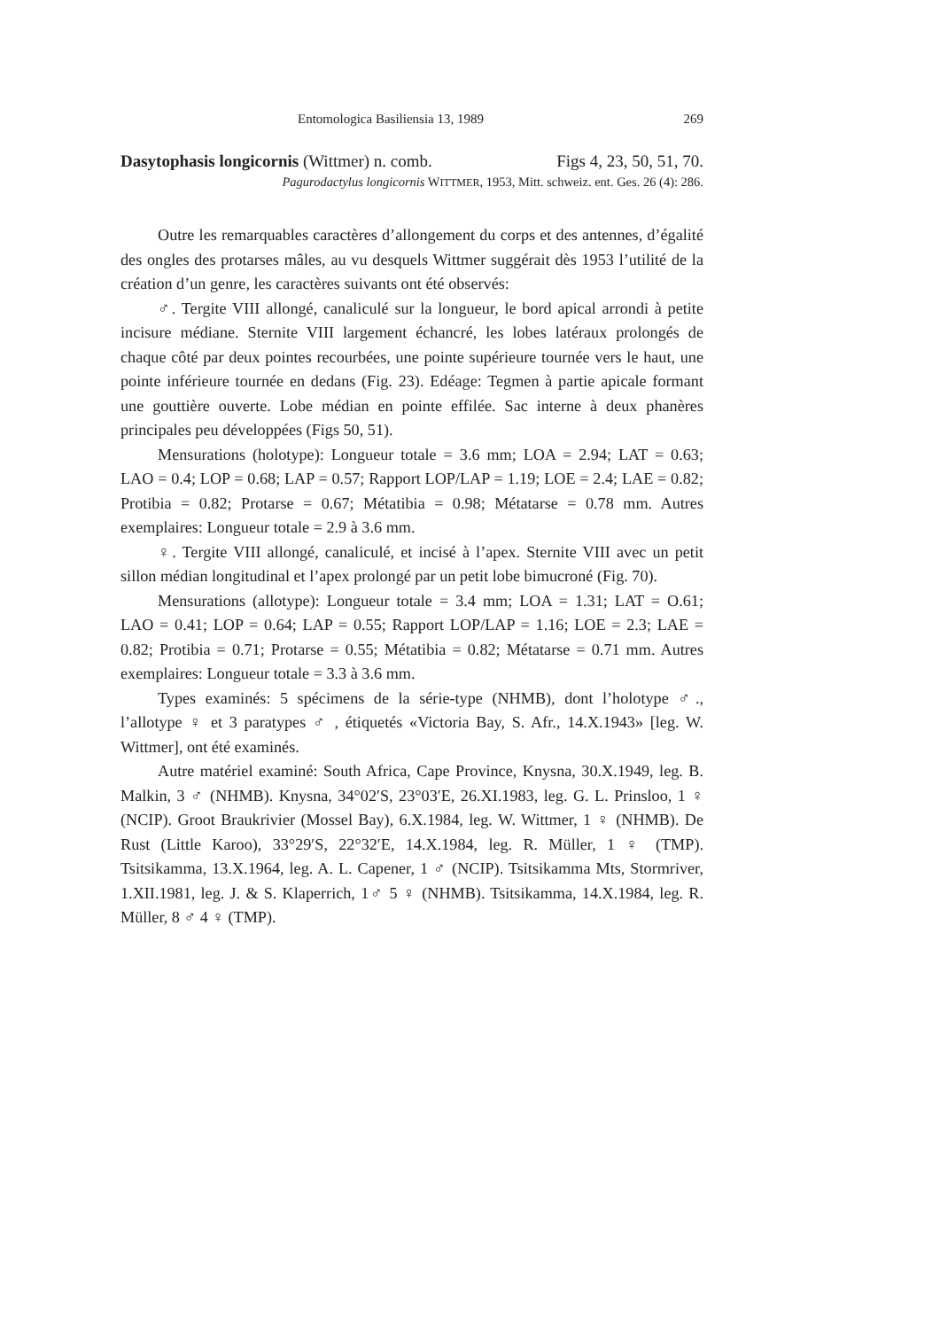Entomologica Basiliensia 13, 1989 269
Dasytophasis longicornis (Wittmer) n. comb. Figs 4, 23, 50, 51, 70.
Pagurodactylus longicornis WITTMER, 1953, Mitt. schweiz. ent. Ges. 26 (4): 286.
Outre les remarquables caractères d’allongement du corps et des antennes, d’égalité des ongles des protarses mâles, au vu desquels Wittmer suggérait dès 1953 l’utilité de la création d’un genre, les caractères suivants ont été observés:
♂. Tergite VIII allongé, canaliculé sur la longueur, le bord apical arrondi à petite incisure médiane. Sternite VIII largement échancré, les lobes latéraux prolongés de chaque côté par deux pointes recourbées, une pointe supérieure tournée vers le haut, une pointe inférieure tournée en dedans (Fig. 23). Edéage: Tegmen à partie apicale formant une gouttière ouverte. Lobe médian en pointe effilée. Sac interne à deux phanères principales peu développées (Figs 50, 51).
Mensurations (holotype): Longueur totale = 3.6 mm; LOA = 2.94; LAT = 0.63; LAO = 0.4; LOP = 0.68; LAP = 0.57; Rapport LOP/LAP = 1.19; LOE = 2.4; LAE = 0.82; Protibia = 0.82; Protarse = 0.67; Métatibia = 0.98; Métatarse = 0.78 mm. Autres exemplaires: Longueur totale = 2.9 à 3.6 mm.
♀. Tergite VIII allongé, canaliculé, et incisé à l’apex. Sternite VIII avec un petit sillon médian longitudinal et l’apex prolongé par un petit lobe bimucroné (Fig. 70).
Mensurations (allotype): Longueur totale = 3.4 mm; LOA = 1.31; LAT = O.61; LAO = 0.41; LOP = 0.64; LAP = 0.55; Rapport LOP/LAP = 1.16; LOE = 2.3; LAE = 0.82; Protibia = 0.71; Protarse = 0.55; Métatibia = 0.82; Métatarse = 0.71 mm. Autres exemplaires: Longueur totale = 3.3 à 3.6 mm.
Types examinés: 5 spécimens de la série-type (NHMB), dont l’holotype ♂., l’allotype ♀ et 3 paratypes ♂ , étiquetés «Victoria Bay, S. Afr., 14.X.1943» [leg. W. Wittmer], ont été examinés.
Autre matériel examiné: South Africa, Cape Province, Knysna, 30.X.1949, leg. B. Malkin, 3 ♂ (NHMB). Knysna, 34°02′S, 23°03′E, 26.XI.1983, leg. G. L. Prinsloo, 1 ♀ (NCIP). Groot Braukrivier (Mossel Bay), 6.X.1984, leg. W. Wittmer, 1 ♀ (NHMB). De Rust (Little Karoo), 33°29′S, 22°32′E, 14.X.1984, leg. R. Müller, 1 ♀ (TMP). Tsitsikamma, 13.X.1964, leg. A. L. Capener, 1 ♂ (NCIP). Tsitsikamma Mts, Stormriver, 1.XII.1981, leg. J. & S. Klaperrich, 1♂ 5 ♀ (NHMB). Tsitsikamma, 14.X.1984, leg. R. Müller, 8 ♂ 4 ♀ (TMP).